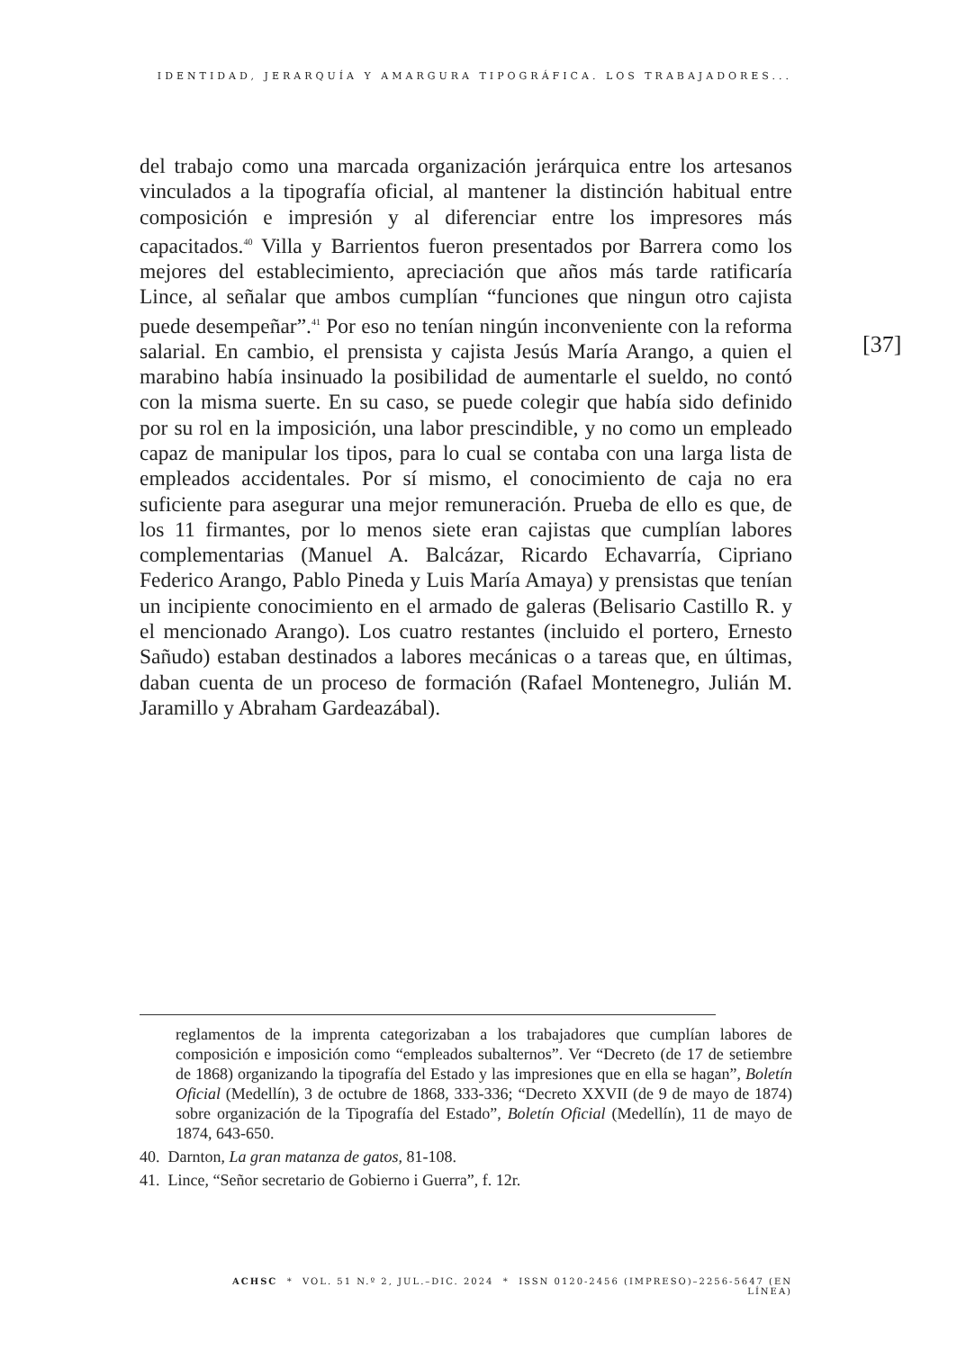IDENTIDAD, JERARQUÍA Y AMARGURA TIPOGRÁFICA. LOS TRABAJADORES...
del trabajo como una marcada organización jerárquica entre los artesanos vinculados a la tipografía oficial, al mantener la distinción habitual entre composición e impresión y al diferenciar entre los impresores más capacitados.<sup>40</sup> Villa y Barrientos fueron presentados por Barrera como los mejores del establecimiento, apreciación que años más tarde ratificaría Lince, al señalar que ambos cumplían “funciones que ningun otro cajista puede desempeñar”.<sup>41</sup> Por eso no tenían ningún inconveniente con la reforma salarial. En cambio, el prensista y cajista Jesús María Arango, a quien el marabino había insinuado la posibilidad de aumentarle el sueldo, no contó con la misma suerte. En su caso, se puede colegir que había sido definido por su rol en la imposición, una labor prescindible, y no como un empleado capaz de manipular los tipos, para lo cual se contaba con una larga lista de empleados accidentales. Por sí mismo, el conocimiento de caja no era suficiente para asegurar una mejor remuneración. Prueba de ello es que, de los 11 firmantes, por lo menos siete eran cajistas que cumplían labores complementarias (Manuel A. Balcázar, Ricardo Echavarría, Cipriano Federico Arango, Pablo Pineda y Luis María Amaya) y prensistas que tenían un incipiente conocimiento en el armado de galeras (Belisario Castillo R. y el mencionado Arango). Los cuatro restantes (incluido el portero, Ernesto Sañudo) estaban destinados a labores mecánicas o a tareas que, en últimas, daban cuenta de un proceso de formación (Rafael Montenegro, Julián M. Jaramillo y Abraham Gardeazábal).
[37]
reglamentos de la imprenta categorizaban a los trabajadores que cumplían labores de composición e imposición como “empleados subalternos”. Ver “Decreto (de 17 de setiembre de 1868) organizando la tipografía del Estado y las impresiones que en ella se hagan”, Boletín Oficial (Medellín), 3 de octubre de 1868, 333-336; “Decreto XXVII (de 9 de mayo de 1874) sobre organización de la Tipografía del Estado”, Boletín Oficial (Medellín), 11 de mayo de 1874, 643-650.
40. Darnton, La gran matanza de gatos, 81-108.
41. Lince, “Señor secretario de Gobierno i Guerra”, f. 12r.
ACHSC * VOL. 51 N.º 2, JUL.–DIC. 2024 * ISSN 0120-2456 (IMPRESO)–2256-5647 (EN LÍNEA)